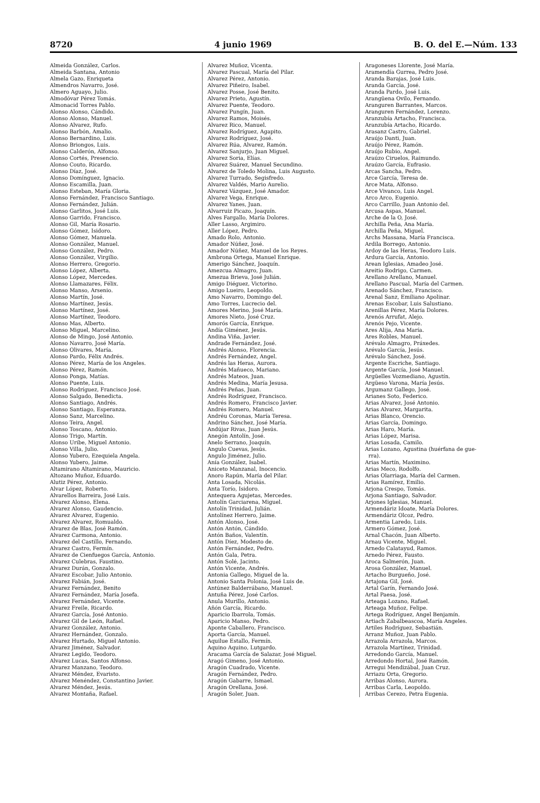8720 4 junio 1969 B. O. del E.—Núm. 133
Almeida González, Carlos.
Almeida Santana, Antonio
Almela Gazo, Enriqueta
Almendros Navarro, José.
Almero Aguayo, Julio.
Almodóvar Pérez Tomás.
Almonacid Torres Pablo.
Alonso Alonso, Cándido.
Alonso Alonso, Manuel.
Alonso Alvarez, Rufo.
Alonso Barbón, Amalio.
Alonso Bernardino, Luis.
Alonso Briongos, Luis.
Alonso Calderón, Alfonso.
Alonso Cortés, Presencio.
Alonso Couto, Ricardo.
Alonso Díaz, José.
Alonso Domínguez, Ignacio.
Alonso Escamilla, Juan.
Alonso Esteban, María Gloria.
Alonso Fernández, Francisco Santiago.
Alonso Fernández, Julián.
Alonso Garlitos, José Luis.
Alonso Garrido, Francisco.
Alonso Gil, María Rosario.
Alonso Gómez, Isidoro.
Alonso Gómez, Manuela.
Alonso González, Manuel.
Alonso González, Pedro.
Alonso González, Virgilio.
Alonso Herrero, Gregorio.
Alonso López, Alberta.
Alonso López, Mercedes.
Alonso Llamazares, Félix.
Alonso Manso, Arsenio.
Alonso Martín, José.
Alonso Martínez, Jesús.
Alonso Martínez, José.
Alonso Martínez, Teodoro.
Alonso Mas, Alberto.
Alonso Miguel, Marcelino.
Alonso de Mingo, José Antonio.
Alonso Navarro, José María.
Alonso Olivares, María.
Alonso Pardo, Félix Andrés.
Alonso Pérez, María de los Angeles.
Alonso Pérez, Ramón.
Alonso Ponga, Matías.
Alonso Puente, Luis.
Alonso Rodríguez, Francisco José.
Alonso Salgado, Benedicta.
Alonso Santiago, Andrés.
Alonso Santiago, Esperanza.
Alonso Sanz, Marcelino.
Alonso Teira, Angel.
Alonso Toscano, Antonio.
Alonso Trigo, Martín.
Alonso Uribe, Miguel Antonio.
Alonso Villa, Julio.
Alonso Yubero, Ezequiela Angela.
Alonso Yubero, Jaime.
Altamirano Altamirano, Mauricio.
Altozano Muñoz, Eduardo.
Alutiz Pérez, Antonio.
Alvar López, Roberto.
Alvarellos Barreira, José Luis.
Alvarez Alonso, Elena.
Alvarez Alonso, Gaudencio.
Alvarez Alvarez, Eugenio.
Alvarez Alvarez, Romualdo.
Alvarez de Blas, José Ramón.
Alvarez Carmona, Antonio.
Alvarez del Castillo, Fernando.
Alvarez Castro, Fermín.
Alvarez de Cienfuegos García, Antonio.
Alvarez Culebras, Faustino.
Alvarez Durán, Gonzalo.
Alvarez Escobar, Julio Antonio.
Alvarez Fabián, José.
Alvarez Fernández, Benito
Alvarez Fernández, María Josefa.
Alvarez Fernández, Vicente.
Alvarez Freile, Ricardo.
Alvarez García, José Antonio.
Alvarez Gil de León, Rafael.
Alvarez González, Antonio.
Alvarez Hernández, Gonzalo.
Alvarez Hurtado, Miguel Antonio.
Alvarez Jiménez, Salvador.
Alvarez Legido, Teodoro.
Alvarez Lucas, Santos Alfonso.
Alvarez Manzano, Teodoro.
Alvarez Méndez, Evaristo.
Alvarez Menéndez, Constantino Javier.
Alvarez Méndez, Jesús.
Alvarez Montaña, Rafael.
Alvarez Muñoz, Vicenta.
Alvarez Pascual, María del Pilar.
Alvarez Pérez, Antonio.
Alvarez Piñeiro, Isabel.
Alvarez Posse, José Benito.
Alvarez Prieto, Agustín.
Alvarez Puente, Teodoro.
Alvarez Pungín, Juan.
Alvarez Ramos, Moisés.
Alvarez Rico, Manuel.
Alvarez Rodríguez, Agapito.
Alvarez Rodríguez, José.
Alvarez Rúa, Alvarez, Ramón.
Alvarez Sanjurjo, Juan Miguel.
Alvarez Soria, Elías.
Alvarez Suárez, Manuel Secundino.
Alvarez de Toledo Molina, Luis Augusto.
Alvarez Turrado, Segisfredo.
Alvarez Valdés, Mario Aurelio.
Alvarez Vázquez, José Amador.
Alvarez Vega, Enrique.
Alvarez Yanes, Juan.
Alvarruiz Picazo, Joaquín.
Alves Fargallo, María Dolores.
Aller Lasso, Argimiro.
Aller López, Pedro.
Amado Rolo, Antonio.
Amador Núñez, José.
Amador Núñez, Manuel de los Reyes.
Ambrona Ortega, Manuel Enrique.
Amerigo Sánchez, Joaquín.
Amezcua Almagro, Juan.
Amezua Brieva, José Julián.
Amigo Diéguez, Victorino.
Amigo Lueiro, Leopoldo.
Amo Navarro, Domingo del.
Amo Torres, Lucrecio del.
Amores Merino, José María.
Amores Nieto, José Cruz.
Amorós García, Enrique.
Andía Giménez, Jesús.
Andina Viña, Javier.
Andrade Fernández, José.
Andrés Alonso, Florencia.
Andrés Fernández, Angel.
Andrés las Heras, Aurora.
Andrés Mañueco, Mariano.
Andrés Mateos, Juan.
Andrés Medina, María Jesusa.
Andrés Peñas, Juan.
Andrés Rodríguez, Francisco.
Andrés Romero, Francisco Javier.
Andrés Romero, Manuel.
Andréu Coronas, María Teresa.
Andrino Sánchez, José María.
Andújar Rivas, Juan Jesús.
Anegón Antolín, José.
Anelo Serrano, Joaquín.
Angulo Cuevas, Jesús.
Angulo Jiménez, Julio.
Anía González, Isabel.
Aniceto Manzanal, Inocencio.
Anoro Rapún, María del Pilar.
Anta Losada, Nicolás.
Anta Torío, Isidoro.
Antequera Agujetas, Mercedes.
Antolín Garciarena, Miguel.
Antolín Trinidad, Julián.
Antolínez Herrero, Jaime.
Antón Alonso, José.
Antón Antón, Cándido.
Antón Baños, Valentín.
Antón Díez, Modesto de.
Antón Fernández, Pedro.
Antón Gala, Petra.
Antón Solé, Jacinto.
Antón Vicente, Andrés.
Antonia Gallego, Miguel de la.
Antonio Santa Polonia, José Luis de.
Antúnez Balderrábano, Manuel.
Antuña Pérez, José Carlos.
Anula Murillo, Antonio.
Añón García, Ricardo.
Aparicio Ibarrola, Tomás.
Aparicio Manso, Pedro.
Aponte Caballero, Francisco.
Aporta García, Manuel.
Aquilue Estallo, Fermín.
Aquino Aquino, Lutgardo.
Aracama García de Salazar, José Miguel.
Aragó Gimeno, José Antonio.
Aragón Cuadrado, Vicente.
Aragón Fernández, Pedro.
Aragón Gabarre, Ismael.
Aragón Orellana, José.
Aragón Soler, Juan.
Aragoneses Llorente, José María.
Aramendía Gurrea, Pedro José.
Aranda Barajas, José Luis.
Aranda García, José.
Aranda Pardo, José Luis.
Arangüena Ovilo, Fernando.
Aranguren Barrantes, Marcos.
Aranguren Fernández, Lorenzo.
Aranzubía Artacho, Francisca.
Aranzubía Artacho, Ricardo.
Arasanz Castro, Gabriel.
Araújo Danti, Juan.
Araújo Pérez, Ramón.
Araújo Rubio, Angel.
Araúzo Ciruelos, Raimundo.
Araúzo García, Eufrasio.
Arcas Sancha, Pedro.
Arce García, Teresa de.
Arce Mata, Alfonso.
Arce Vivanco, Luis Angel.
Arco Arco, Eugenio.
Arco Carrillo, Juan Antonio del.
Arcusa Aspas, Manuel.
Arche de la O, José.
Archilla Peña, Ana María.
Archilla Peña, Miguel.
Archs Massana, María Francisca.
Ardila Borrego, Antonio.
Ardoy de las Heras, Teodoro Luis.
Ardura García, Antonio.
Arean Iglesias, Amadeo José.
Areitio Rodrigo, Carmen.
Arellano Arellano, Manuel.
Arellano Pascual, María del Carmen.
Arenado Sánchez, Francisco.
Arenal Sanz, Emiliano Apolinar.
Arenas Escobar, Luis Salustiano.
Arenillas Pérez, María Dolores.
Arenós Arrufat, Alejo.
Arenós Pejo, Vicente.
Ares Alija, Ana María.
Ares Robles, Manuel.
Arévalo Almagro, Práxedes.
Arévalo García, Jesús.
Arévalo Sánchez, José.
Argente Escriche, Santiago.
Argente García, José Manuel.
Argüelles Vozmediano, Agustín.
Argüeso Varona, María Jesús.
Argumanz Gallego, José.
Arianes Soto, Federico.
Arias Alvarez, José Antonio.
Arias Alvarez, Margarita.
Arias Blanco, Orencio.
Arias García, Domingo.
Arias Haro, María.
Arias López, Marisa.
Arias Losada, Camilo.
Arias Lozano, Agustina (huérfana de gue-
rra).
Arias Martín, Maximino.
Arias Meco, Rodolfo.
Arias Olarriaga, María del Carmen.
Arias Ramírez, Emilio.
Arjona Crespo, Tomás.
Arjona Santiago, Salvador.
Arjones Iglesias, Manuel.
Armendáriz Idoate, María Dolores.
Armendáriz Olcoz, Pedro.
Armentia Laredo, Luis.
Armero Gómez, José.
Arnal Chacón, Juan Alberto.
Arnau Vicente, Miguel.
Arnedo Calatayud, Ramos.
Arnedo Pérez, Fausto.
Aroca Salmerón, Juan.
Arosa González, Manuel.
Artacho Burgueño, José.
Artajona Gil, José.
Artal Garín, Fernando José.
Artal Paesa, José.
Arteaga Lozano, Rafael.
Arteaga Muñoz, Felipe.
Artega Rodríguez, Angel Benjamín.
Artiach Zabalbeascoa, María Angeles.
Artiles Rodríguez, Sebastián.
Arranz Muñoz, Juan Pablo.
Arrazola Arrazola, Marcos.
Arrazola Martínez, Trinidad.
Arredondo García, Manuel.
Arredondo Hortal, José Ramón.
Arregui Mendizábal, Juan Cruz.
Arriazu Orta, Gregorio.
Arribas Alonso, Aurora.
Arribas Carla, Leopoldo.
Arribas Cerezo, Petra Eugenia.